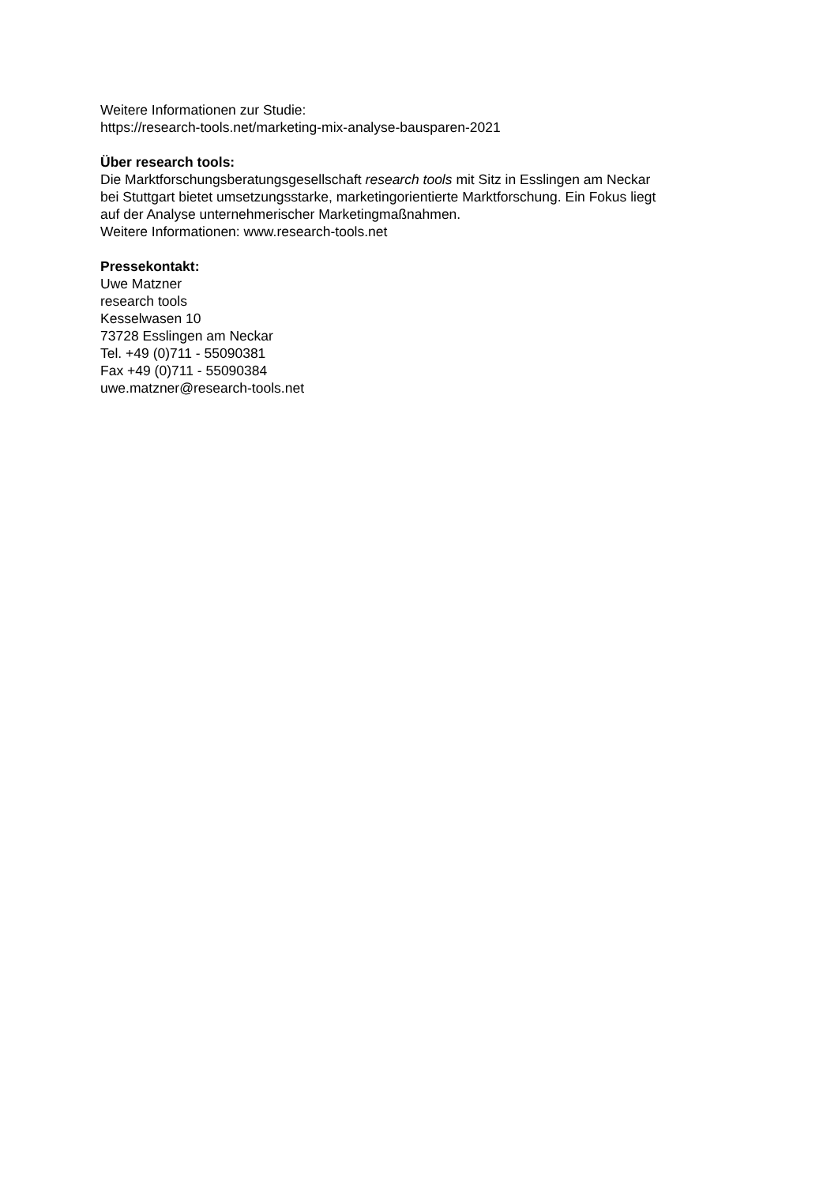Weitere Informationen zur Studie:
https://research-tools.net/marketing-mix-analyse-bausparen-2021
Über research tools:
Die Marktforschungsberatungsgesellschaft research tools mit Sitz in Esslingen am Neckar
bei Stuttgart bietet umsetzungsstarke, marketingorientierte Marktforschung. Ein Fokus liegt
auf der Analyse unternehmerischer Marketingmaßnahmen.
Weitere Informationen: www.research-tools.net
Pressekontakt:
Uwe Matzner
research tools
Kesselwasen 10
73728 Esslingen am Neckar
Tel. +49 (0)711 - 55090381
Fax +49 (0)711 - 55090384
uwe.matzner@research-tools.net